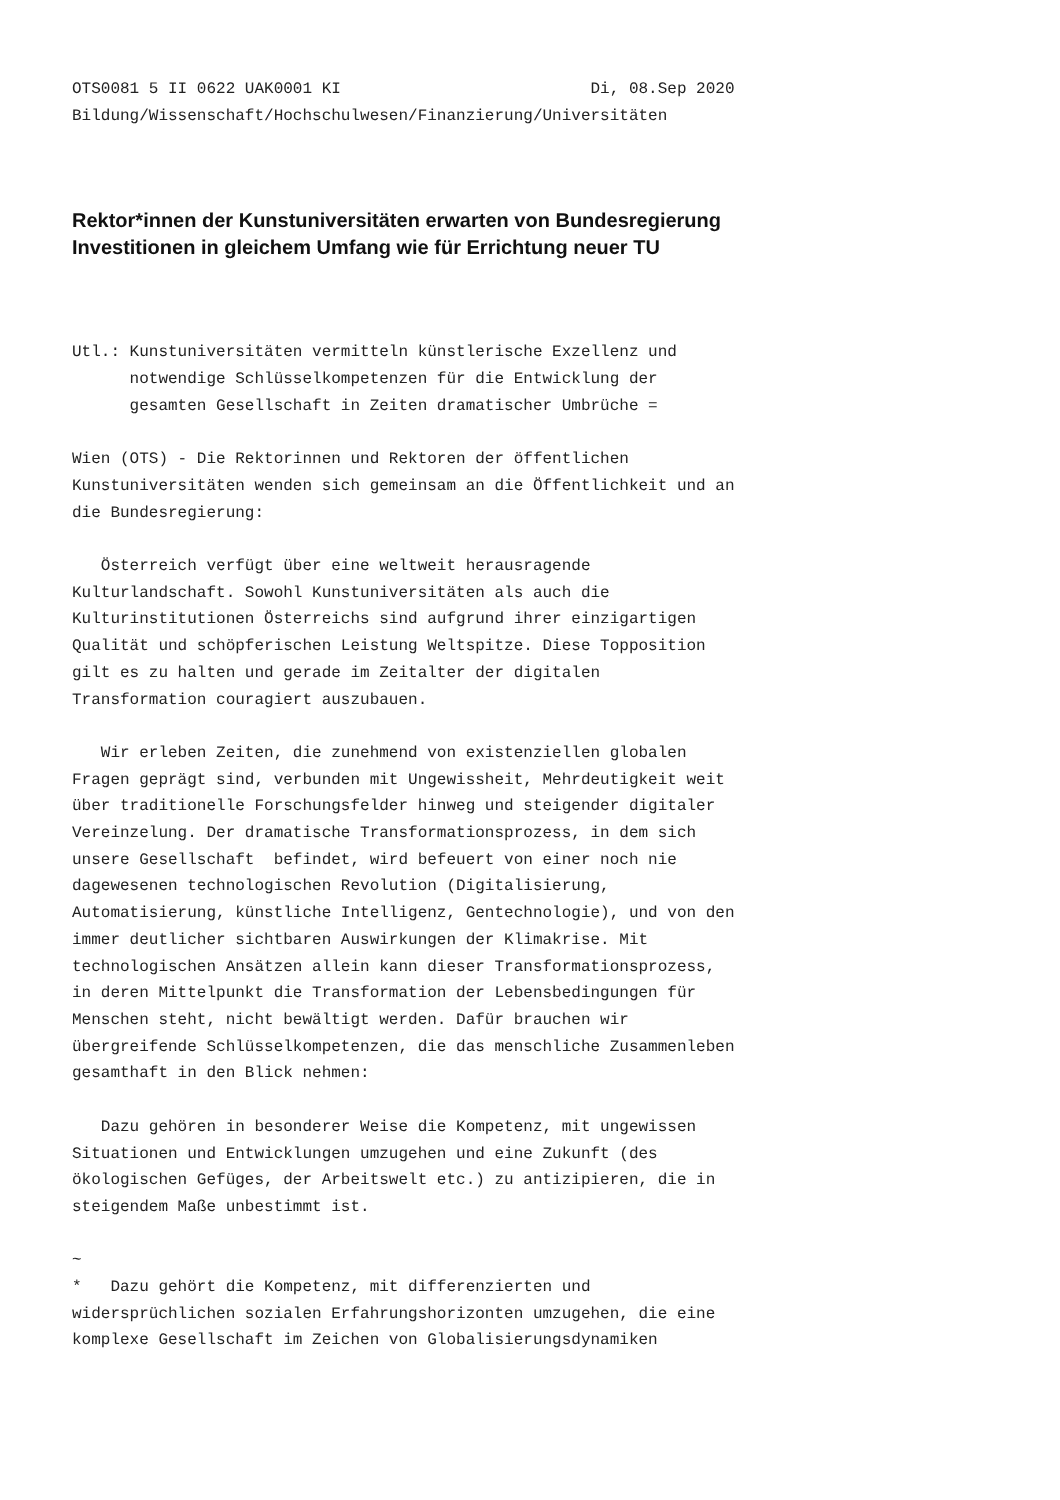OTS0081 5 II 0622 UAK0001 KI                          Di, 08.Sep 2020
Bildung/Wissenschaft/Hochschulwesen/Finanzierung/Universitäten
Rektor*innen der Kunstuniversitäten erwarten von Bundesregierung
Investitionen in gleichem Umfang wie für Errichtung neuer TU
Utl.: Kunstuniversitäten vermitteln künstlerische Exzellenz und
      notwendige Schlüsselkompetenzen für die Entwicklung der
      gesamten Gesellschaft in Zeiten dramatischer Umbrüche =

Wien (OTS) - Die Rektorinnen und Rektoren der öffentlichen
Kunstuniversitäten wenden sich gemeinsam an die Öffentlichkeit und an
die Bundesregierung:

   Österreich verfügt über eine weltweit herausragende
Kulturlandschaft. Sowohl Kunstuniversitäten als auch die
Kulturinstitutionen Österreichs sind aufgrund ihrer einzigartigen
Qualität und schöpferischen Leistung Weltspitze. Diese Topposition
gilt es zu halten und gerade im Zeitalter der digitalen
Transformation couragiert auszubauen.

   Wir erleben Zeiten, die zunehmend von existenziellen globalen
Fragen geprägt sind, verbunden mit Ungewissheit, Mehrdeutigkeit weit
über traditionelle Forschungsfelder hinweg und steigender digitaler
Vereinzelung. Der dramatische Transformationsprozess, in dem sich
unsere Gesellschaft  befindet, wird befeuert von einer noch nie
dagewesenen technologischen Revolution (Digitalisierung,
Automatisierung, künstliche Intelligenz, Gentechnologie), und von den
immer deutlicher sichtbaren Auswirkungen der Klimakrise. Mit
technologischen Ansätzen allein kann dieser Transformationsprozess,
in deren Mittelpunkt die Transformation der Lebensbedingungen für
Menschen steht, nicht bewältigt werden. Dafür brauchen wir
übergreifende Schlüsselkompetenzen, die das menschliche Zusammenleben
gesamthaft in den Blick nehmen:

   Dazu gehören in besonderer Weise die Kompetenz, mit ungewissen
Situationen und Entwicklungen umzugehen und eine Zukunft (des
ökologischen Gefüges, der Arbeitswelt etc.) zu antizipieren, die in
steigendem Maße unbestimmt ist.

~
*   Dazu gehört die Kompetenz, mit differenzierten und
widersprüchlichen sozialen Erfahrungshorizonten umzugehen, die eine
komplexe Gesellschaft im Zeichen von Globalisierungsdynamiken